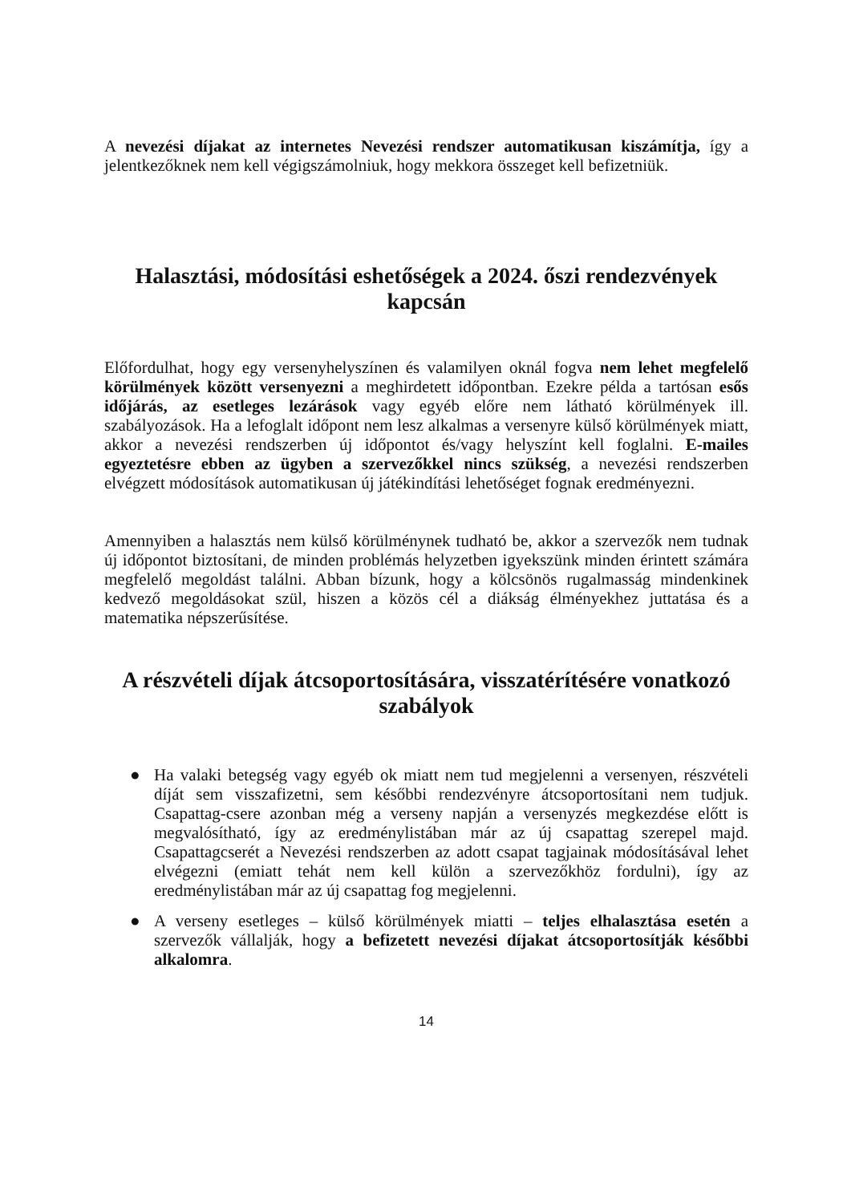A nevezési díjakat az internetes Nevezési rendszer automatikusan kiszámítja, így a jelentkezőknek nem kell végigszámolniuk, hogy mekkora összeget kell befizetniük.
Halasztási, módosítási eshetőségek a 2024. őszi rendezvények kapcsán
Előfordulhat, hogy egy versenyhelyszínen és valamilyen oknál fogva nem lehet megfelelő körülmények között versenyezni a meghirdetett időpontban. Ezekre példa a tartósan esős időjárás, az esetleges lezárások vagy egyéb előre nem látható körülmények ill. szabályozások. Ha a lefoglalt időpont nem lesz alkalmas a versenyre külső körülmények miatt, akkor a nevezési rendszerben új időpontot és/vagy helyszínt kell foglalni. E-mailes egyeztetésre ebben az ügyben a szervezőkkel nincs szükség, a nevezési rendszerben elvégzett módosítások automatikusan új játékindítási lehetőséget fognak eredményezni.
Amennyiben a halasztás nem külső körülménynek tudható be, akkor a szervezők nem tudnak új időpontot biztosítani, de minden problémás helyzetben igyekszünk minden érintett számára megfelelő megoldást találni. Abban bízunk, hogy a kölcsönös rugalmasság mindenkinek kedvező megoldásokat szül, hiszen a közös cél a diákság élményekhez juttatása és a matematika népszerűsítése.
A részvételi díjak átcsoportosítására, visszatérítésére vonatkozó szabályok
● Ha valaki betegség vagy egyéb ok miatt nem tud megjelenni a versenyen, részvételi díját sem visszafizetni, sem későbbi rendezvényre átcsoportosítani nem tudjuk. Csapattag-csere azonban még a verseny napján a versenyzés megkezdése előtt is megvalósítható, így az eredménylistában már az új csapattag szerepel majd. Csapattagcserét a Nevezési rendszerben az adott csapat tagjainak módosításával lehet elvégezni (emiatt tehát nem kell külön a szervezőkhöz fordulni), így az eredménylistában már az új csapattag fog megjelenni.
● A verseny esetleges – külső körülmények miatti – teljes elhalasztása esetén a szervezők vállalják, hogy a befizetett nevezési díjakat átcsoportosítják későbbi alkalomra.
14